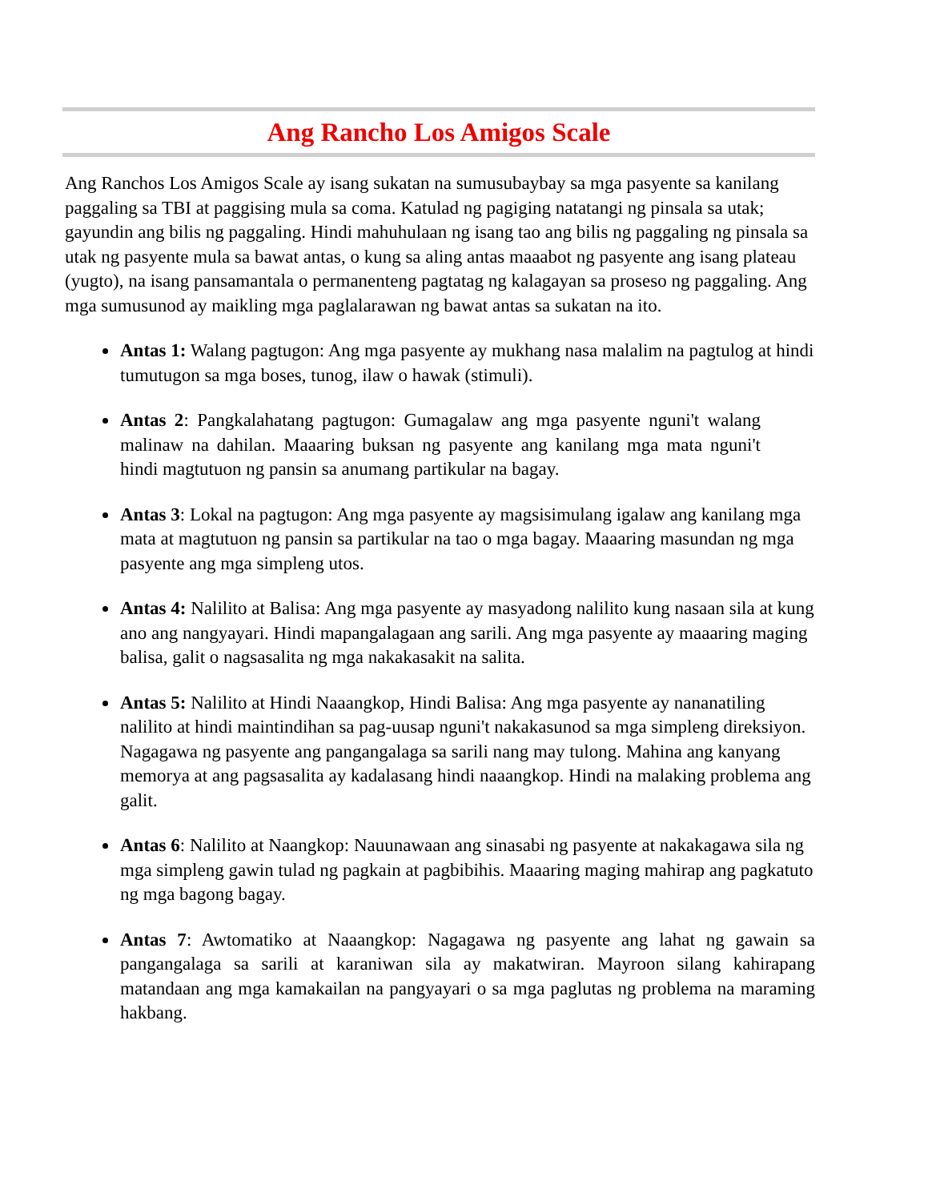Ang Rancho Los Amigos Scale
Ang Ranchos Los Amigos Scale ay isang sukatan na sumusubaybay sa mga pasyente sa kanilang paggaling sa TBI at paggising mula sa coma. Katulad ng pagiging natatangi ng pinsala sa utak; gayundin ang bilis ng paggaling. Hindi mahuhulaan ng isang tao ang bilis ng paggaling ng pinsala sa utak ng pasyente mula sa bawat antas, o kung sa aling antas maaabot ng pasyente ang isang plateau (yugto), na isang pansamantala o permanenteng pagtatag ng kalagayan sa proseso ng paggaling. Ang mga sumusunod ay maikling mga paglalarawan ng bawat antas sa sukatan na ito.
Antas 1: Walang pagtugon: Ang mga pasyente ay mukhang nasa malalim na pagtulog at hindi tumutugon sa mga boses, tunog, ilaw o hawak (stimuli).
Antas 2: Pangkalahatang pagtugon: Gumagalaw ang mga pasyente nguni't walang malinaw na dahilan. Maaaring buksan ng pasyente ang kanilang mga mata nguni't hindi magtutuon ng pansin sa anumang partikular na bagay.
Antas 3: Lokal na pagtugon: Ang mga pasyente ay magsisimulang igalaw ang kanilang mga mata at magtutuon ng pansin sa partikular na tao o mga bagay. Maaaring masundan ng mga pasyente ang mga simpleng utos.
Antas 4: Nalilito at Balisa: Ang mga pasyente ay masyadong nalilito kung nasaan sila at kung ano ang nangyayari. Hindi mapangalagaan ang sarili. Ang mga pasyente ay maaaring maging balisa, galit o nagsasalita ng mga nakakasakit na salita.
Antas 5: Nalilito at Hindi Naaangkop, Hindi Balisa: Ang mga pasyente ay nananatiling nalilito at hindi maintindihan sa pag-uusap nguni't nakakasunod sa mga simpleng direksiyon. Nagagawa ng pasyente ang pangangalaga sa sarili nang may tulong. Mahina ang kanyang memorya at ang pagsasalita ay kadalasang hindi naaangkop. Hindi na malaking problema ang galit.
Antas 6: Nalilito at Naangkop: Nauunawaan ang sinasabi ng pasyente at nakakagawa sila ng mga simpleng gawin tulad ng pagkain at pagbibihis. Maaaring maging mahirap ang pagkatuto ng mga bagong bagay.
Antas 7: Awtomatiko at Naaangkop: Nagagawa ng pasyente ang lahat ng gawain sa pangangalaga sa sarili at karaniwan sila ay makatwiran. Mayroon silang kahirapang matandaan ang mga kamakailan na pangyayari o sa mga paglutas ng problema na maraming hakbang.